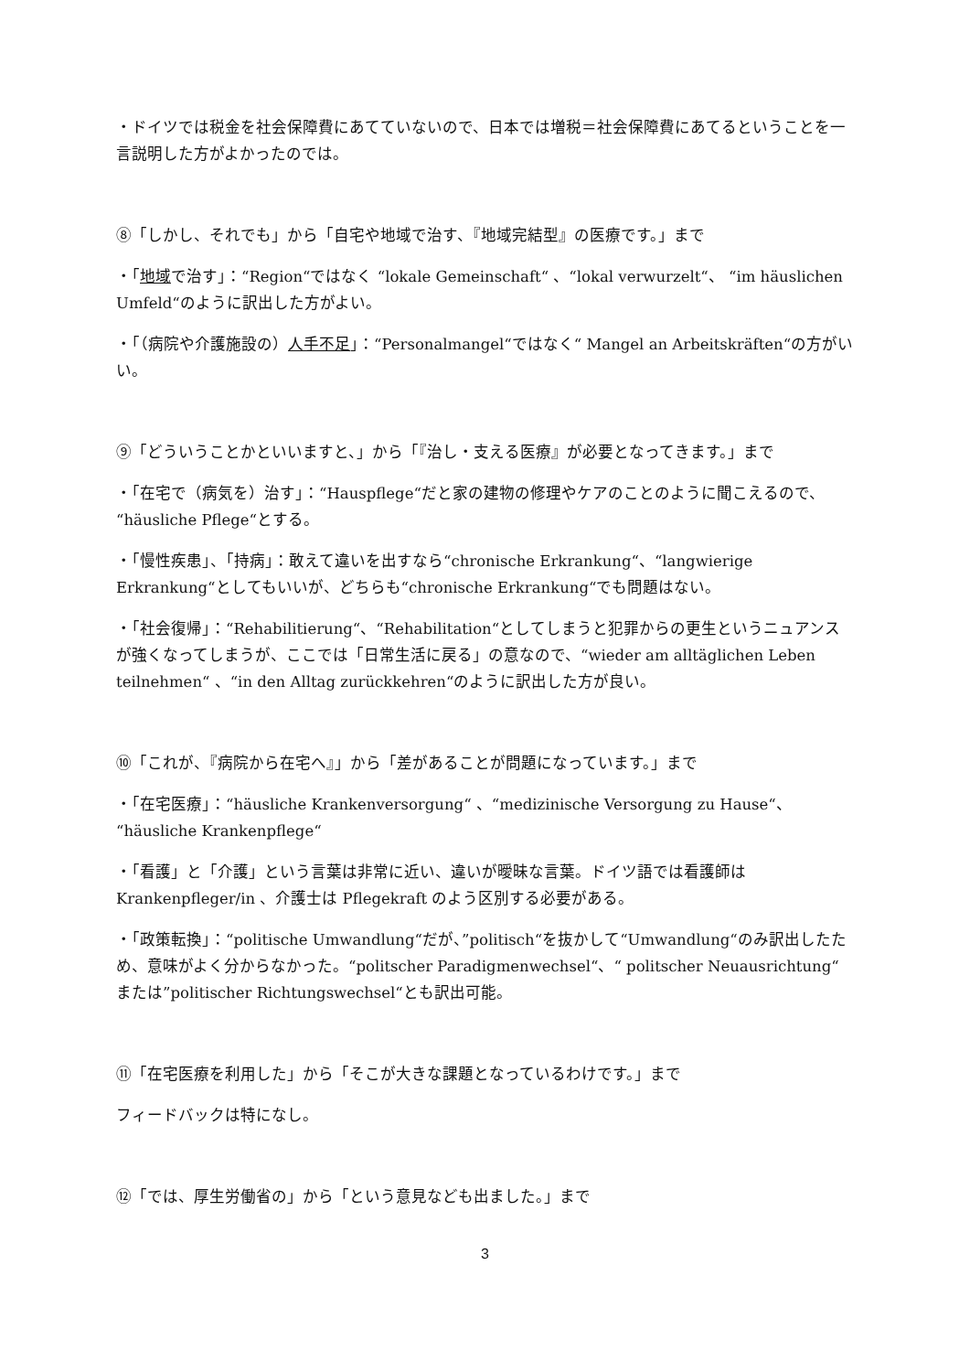・ドイツでは税金を社会保障費にあてていないので、日本では増税＝社会保障費にあてるということを一言説明した方がよかったのでは。
⑧「しかし、それでも」から「自宅や地域で治す、『地域完結型』の医療です。」まで
・「地域で治す」：“Region“ではなく “lokale Gemeinschaft“ 、“lokal verwurzelt“、 “im häuslichen Umfeld“のように訳出した方がよい。
・「（病院や介護施設の）人手不足」：“Personalmangel“ではなく“ Mangel an Arbeitskräften“の方がいい。
⑨「どういうことかといいますと、」から「『治し・支える医療』が必要となってきます。」まで
・「在宅で（病気を）治す」：“Hauspflege“だと家の建物の修理やケアのことのように聞こえるので、 “häusliche Pflege“とする。
・「慢性疾患」、「持病」：敢えて違いを出すなら“chronische Erkrankung“、“langwierige Erkrankung“としてもいいが、どちらも“chronische Erkrankung“でも問題はない。
・「社会復帰」：“Rehabilitierung“、“Rehabilitation“としてしまうと犯罪からの更生というニュアンスが強くなってしまうが、ここでは「日常生活に戻る」の意なので、“wieder am alltäglichen Leben teilnehmen“ 、“in den Alltag zurückkehren“のように訳出した方が良い。
⑩「これが、『病院から在宅へ』」から「差があることが問題になっています。」まで
・「在宅医療」：“häusliche Krankenversorgung“ 、“medizinische Versorgung zu Hause“、 “häusliche Krankenpflege“
・「看護」と「介護」という言葉は非常に近い、違いが曖昧な言葉。ドイツ語では看護師は Krankenpfleger/in 、介護士は Pflegekraft のよう区別する必要がある。
・「政策転換」：“politische Umwandlung“だが、”politisch“を抜かして“Umwandlung“のみ訳出したため、意味がよく分からなかった。“politscher Paradigmenwechsel“、“ politscher Neuausrichtung“ または”politischer Richtungswechsel“とも訳出可能。
⑪「在宅医療を利用した」から「そこが大きな課題となっているわけです。」まで
フィードバックは特になし。
⑫「では、厚生労働省の」から「という意見なども出ました。」まで
3